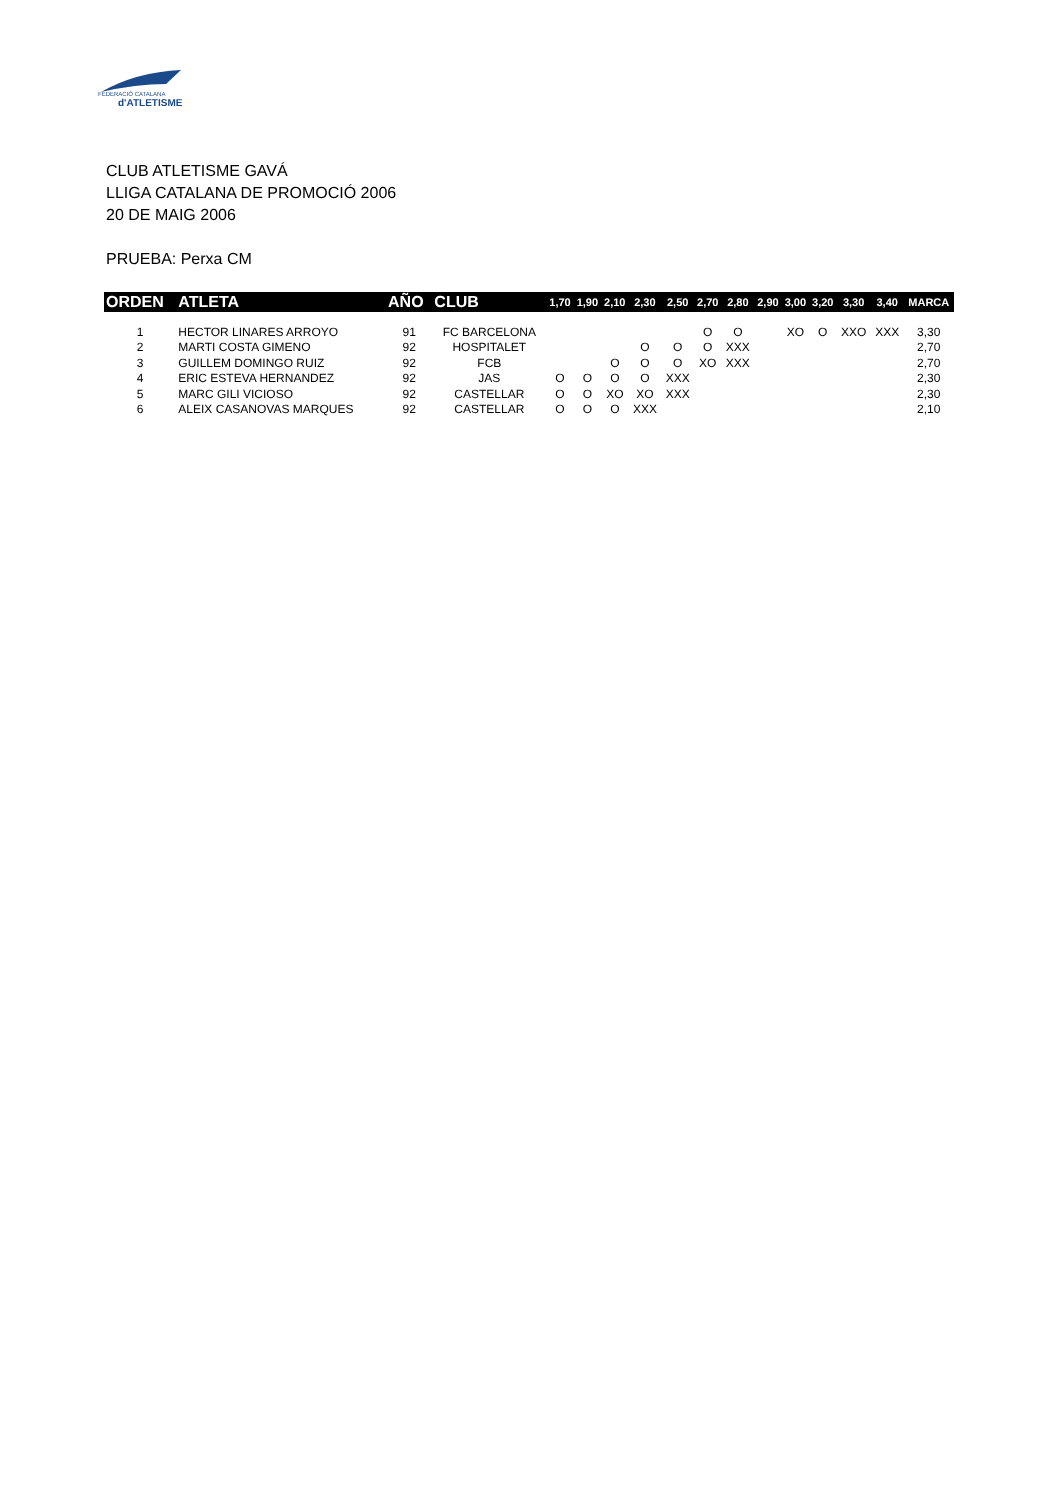FEDERACIÓ CATALANA
d'ATLETISME
CLUB ATLETISME GAVÁ
LLIGA CATALANA DE PROMOCIÓ 2006
20 DE MAIG 2006
PRUEBA: Perxa CM
| ORDEN | ATLETA | AÑO | CLUB | 1,70 | 1,90 | 2,10 | 2,30 | 2,50 | 2,70 | 2,80 | 2,90 | 3,00 | 3,20 | 3,30 | 3,40 | MARCA |
| --- | --- | --- | --- | --- | --- | --- | --- | --- | --- | --- | --- | --- | --- | --- | --- | --- |
| 1 | HECTOR LINARES ARROYO | 91 | FC BARCELONA | | | | | | O | O | | XO | O | XXO | XXX | 3,30 |
| 2 | MARTI COSTA GIMENO | 92 | HOSPITALET | | | | O | O | O | XXX | | | | | | 2,70 |
| 3 | GUILLEM DOMINGO RUIZ | 92 | FCB | | | O | O | O | XO | XXX | | | | | | 2,70 |
| 4 | ERIC ESTEVA HERNANDEZ | 92 | JAS | O | O | O | O | XXX | | | | | | | | 2,30 |
| 5 | MARC GILI VICIOSO | 92 | CASTELLAR | O | O | XO | XO | XXX | | | | | | | | 2,30 |
| 6 | ALEIX CASANOVAS MARQUES | 92 | CASTELLAR | O | O | O | XXX | | | | | | | | | 2,10 |